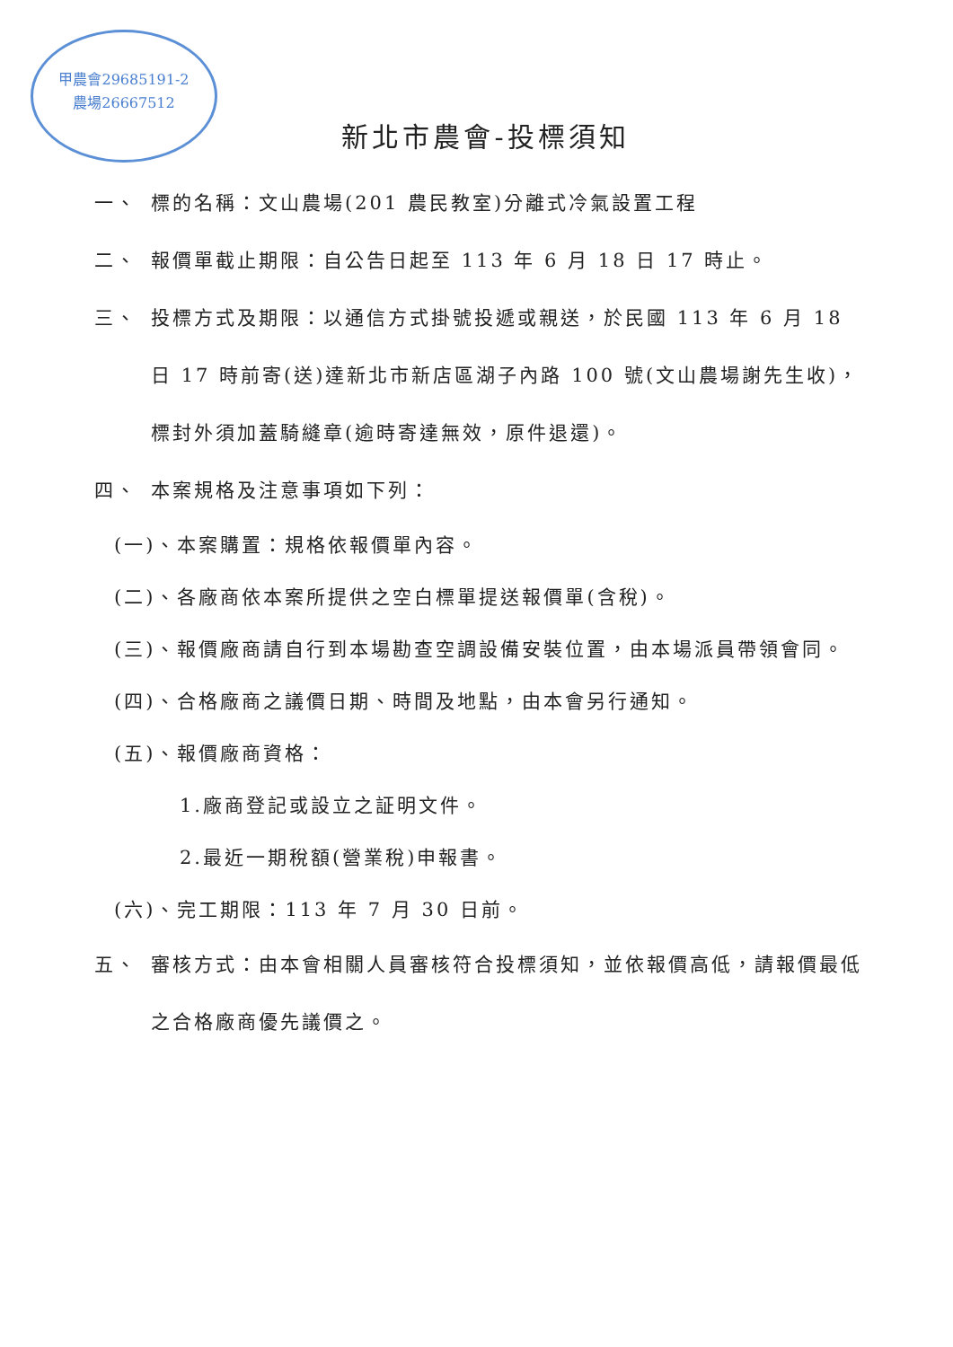甲農會29685191-2
農場26667512
新北市農會-投標須知
一、 標的名稱：文山農場(201 農民教室)分離式冷氣設置工程
二、 報價單截止期限：自公告日起至 113 年 6 月 18 日 17 時止。
三、 投標方式及期限：以通信方式掛號投遞或親送，於民國 113 年 6 月 18 日 17 時前寄(送)達新北市新店區湖子內路 100 號(文山農場謝先生收)，標封外須加蓋騎縫章(逾時寄達無效，原件退還)。
四、 本案規格及注意事項如下列：
(一)、本案購置：規格依報價單內容。
(二)、各廠商依本案所提供之空白標單提送報價單(含稅)。
(三)、報價廠商請自行到本場勘查空調設備安裝位置，由本場派員帶領會同。
(四)、合格廠商之議價日期、時間及地點，由本會另行通知。
(五)、報價廠商資格：
1.廠商登記或設立之証明文件。
2.最近一期稅額(營業稅)申報書。
(六)、完工期限：113 年 7 月 30 日前。
五、 審核方式：由本會相關人員審核符合投標須知，並依報價高低，請報價最低之合格廠商優先議價之。